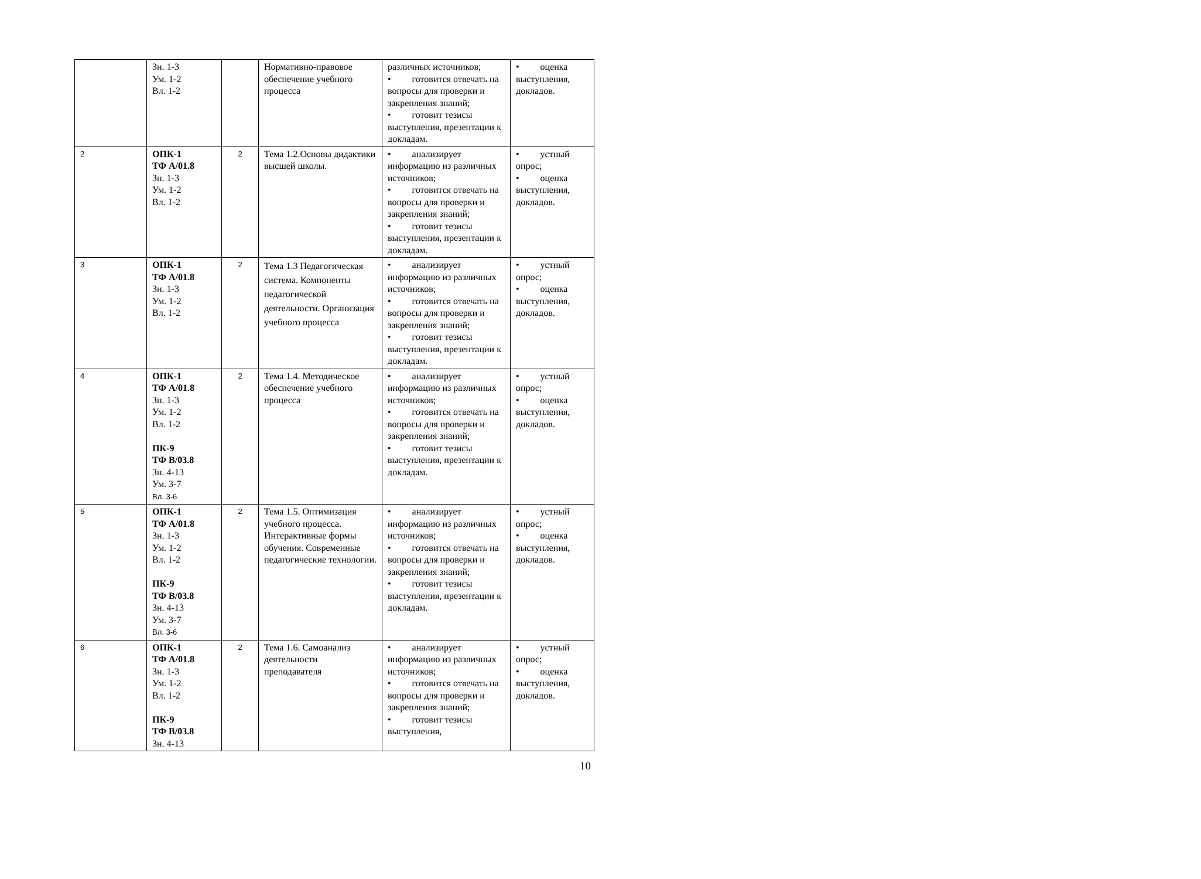| | Зн. 1-3 Ум. 1-2 Вл. 1-2 | | Нормативно-правовое обеспечение учебного процесса | различных источников; • готовится отвечать на вопросы для проверки и закрепления знаний; • готовит тезисы выступления, презентации к докладам. | • оценка выступления, докладов. |
| 2 | ОПК-1 ТФ А/01.8 Зн. 1-3 Ум. 1-2 Вл. 1-2 | 2 | Тема 1.2.Основы дидактики высшей школы. | • анализирует информацию из различных источников; • готовится отвечать на вопросы для проверки и закрепления знаний; • готовит тезисы выступления, презентации к докладам. | • устный опрос; • оценка выступления, докладов. |
| 3 | ОПК-1 ТФ А/01.8 Зн. 1-3 Ум. 1-2 Вл. 1-2 | 2 | Тема 1.3 Педагогическая система. Компоненты педагогической деятельности. Организация учебного процесса | • анализирует информацию из различных источников; • готовится отвечать на вопросы для проверки и закрепления знаний; • готовит тезисы выступления, презентации к докладам. | • устный опрос; • оценка выступления, докладов. |
| 4 | ОПК-1 ТФ А/01.8 Зн. 1-3 Ум. 1-2 Вл. 1-2 ПК-9 ТФ В/03.8 Зн. 4-13 Ум. 3-7 Вл. 3-6 | 2 | Тема 1.4. Методическое обеспечение учебного процесса | • анализирует информацию из различных источников; • готовится отвечать на вопросы для проверки и закрепления знаний; • готовит тезисы выступления, презентации к докладам. | • устный опрос; • оценка выступления, докладов. |
| 5 | ОПК-1 ТФ А/01.8 Зн. 1-3 Ум. 1-2 Вл. 1-2 ПК-9 ТФ В/03.8 Зн. 4-13 Ум. 3-7 Вл. 3-6 | 2 | Тема 1.5. Оптимизация учебного процесса. Интерактивные формы обучения. Современные педагогические технологии. | • анализирует информацию из различных источников; • готовится отвечать на вопросы для проверки и закрепления знаний; • готовит тезисы выступления, презентации к докладам. | • устный опрос; • оценка выступления, докладов. |
| 6 | ОПК-1 ТФ А/01.8 Зн. 1-3 Ум. 1-2 Вл. 1-2 ПК-9 ТФ В/03.8 Зн. 4-13 | 2 | Тема 1.6. Самоанализ деятельности преподавателя | • анализирует информацию из различных источников; • готовится отвечать на вопросы для проверки и закрепления знаний; • готовит тезисы выступления, | • устный опрос; • оценка выступления, докладов. |
10